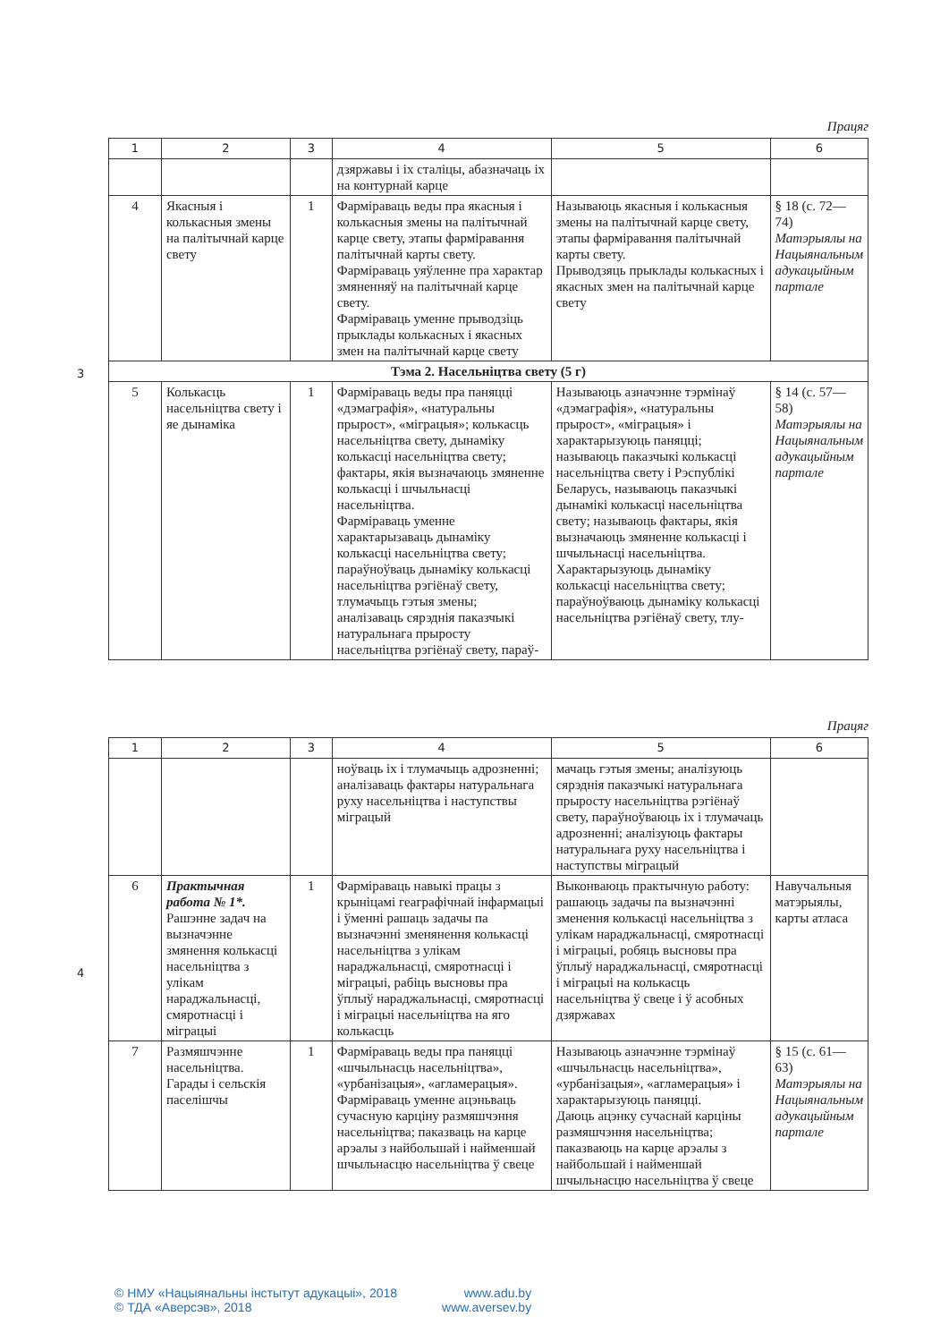3
4
Працяг
| 1 | 2 | 3 | 4 | 5 | 6 |
| --- | --- | --- | --- | --- | --- |
| | | | дзяржавы і іх сталіцы, абазначаць іх на контурнай карце | | |
| 4 | Якасныя і колькасныя змены на палітычнай карце свету | 1 | Фарміраваць веды пра якасныя і колькасныя змены на палітычнай карце свету, этапы фарміравання палітычнай карты свету. Фарміраваць уяўленне пра характар змяненняў на палітычнай карце свету. Фарміраваць уменне прыводзіць прыклады колькасных і якасных змен на палітычнай карце свету | Называюць якасныя і колькасныя змены на палітычнай карце свету, этапы фарміравання палітычнай карты свету. Прыводзяць прыклады колькасных і якасных змен на палітычнай карце свету | § 18 (с. 72—74) Матэрыялы на Нацыянальным адукацыйным партале |
| Тэма 2. Насельніцтва свету (5 г) | | | | | |
| 5 | Колькасць насельніцтва свету і яе дынаміка | 1 | Фарміраваць веды пра паняцці «дэмаграфія», «натуральны прырост», «міграцыя»; колькасць насельніцтва свету, дынаміку колькасці насельніцтва свету; фактары, якія вызначаюць змяненне колькасці і шчыльнасці насельніцтва. Фарміраваць уменне характарызаваць дынаміку колькасці насельніцтва свету; параўноўваць дынаміку колькасці насельніцтва рэгіёнаў свету, тлумачыць гэтыя змены; аналізаваць сярэднія паказчыкі натуральнага прыросту насельніцтва рэгіёнаў свету, параў- | Называюць азначэнне тэрмінаў «дэмаграфія», «натуральны прырост», «міграцыя» і характарызуюць паняцці; называюць паказчыкі колькасці насельніцтва свету і Рэспублікі Беларусь, называюць паказчыкі дынамікі колькасці насельніцтва свету; называюць фактары, якія вызначаюць змяненне колькасці і шчыльнасці насельніцтва. Характарызуюць дынаміку колькасці насельніцтва свету; параўноўваюць дынаміку колькасці насельніцтва рэгіёнаў свету, тлу- | § 14 (с. 57—58) Матэрыялы на Нацыянальным адукацыйным партале |
Працяг
| 1 | 2 | 3 | 4 | 5 | 6 |
| --- | --- | --- | --- | --- | --- |
| | | | ноўваць іх і тлумачыць адрозненні; аналізаваць фактары натуральнага руху насельніцтва і наступствы міграцый | мачаць гэтыя змены; аналізуюць сярэднія паказчыкі натуральнага прыросту насельніцтва рэгіёнаў свету, параўноўваюць іх і тлумачаць адрозненні; аналізуюць фактары натуральнага руху насельніцтва і наступствы міграцый | |
| 6 | Практычная работа № 1*. Рашэнне задач на вызначэнне змянення колькасці насельніцтва з улікам нараджальнасці, смяротнасці і міграцыі | 1 | Фарміраваць навыкі працы з крыніцамі геаграфічнай інфармацыі і ўменні рашаць задачы па вызначэнні зменянення колькасці насельніцтва з улікам нараджальнасці, смяротнасці і міграцыі, рабіць высновы пра ўплыў нараджальнасці, смяротнасці і міграцыі насельніцтва на яго колькасць | Выконваюць практычную работу: рашаюць задачы па вызначэнні зменення колькасці насельніцтва з улікам нараджальнасці, смяротнасці і міграцыі, робяць высновы пра ўплыў нараджальнасці, смяротнасці і міграцыі на колькасць насельніцтва ў свеце і ў асобных дзяржавах | Навучальныя матэрыялы, карты атласа |
| 7 | Размяшчэнне насельніцтва. Гарады і сельскія паселішчы | 1 | Фарміраваць веды пра паняцці «шчыльнасць насельніцтва», «урбанізацыя», «агламерацыя». Фарміраваць уменне ацэньваць сучасную карціну размяшчэння насельніцтва; паказваць на карце арэалы з найбольшай і найменшай шчыльнасцю насельніцтва ў свеце | Называюць азначэнне тэрмінаў «шчыльнасць насельніцтва», «урбанізацыя», «агламерацыя» і характарызуюць паняцці. Даюць ацэнку сучаснай карціны размяшчэння насельніцтва; паказваюць на карце арэалы з найбольшай і найменшай шчыльнасцю насельніцтва ў свеце | § 15 (с. 61—63) Матэрыялы на Нацыянальным адукацыйным партале |
© НМУ «Нацыянальны інстытут адукацыі», 2018
© ТДА «Аверсэв», 2018
www.adu.by
www.aversev.by